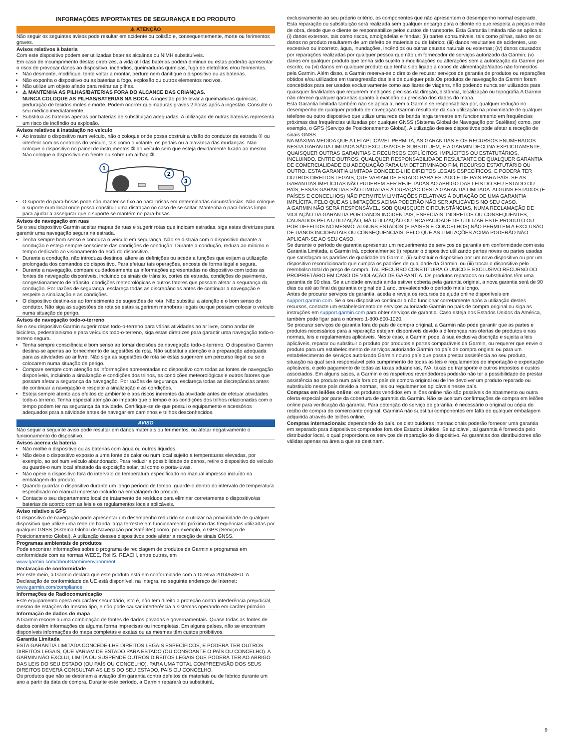INFORMAÇÕES IMPORTANTES DE SEGURANÇA E DO PRODUTO
⚠ ATENÇÃO
Não seguir os seguintes avisos pode resultar em acidente ou colisão e, consequentemente, morte ou ferimentos graves.
Avisos relativos à bateria
Com este dispositivo podem ser utilizadas baterias alcalinas ou NiMH substituíveis.
Em caso de incumprimento destas diretrizes, a vida útil das baterias poderá diminuir ou estas poderão apresentar o risco de provocar danos ao dispositivo, incêndios, queimaduras químicas, fuga de eletrólitos e/ou ferimentos.
Não desmonte, modifique, tente voltar a montar, perfure nem danifique o dispositivo ou as baterias.
Não exponha o dispositivo ou as baterias a fogo, explosão ou outros elementos nocivos.
Não utilize um objeto afiado para retirar as pilhas.
⚠ MANTENHA AS PILHAS/BATERIAS FORA DO ALCANCE DAS CRIANÇAS.
NUNCA COLOQUE AS PILHAS/BATERIAS NA BOCA. A ingestão pode levar a queimaduras químicas, perfuração de tecidos moles e morte. Podem ocorrer queimaduras graves 2 horas após a ingestão. Consulte o seu médico imediatamente.
Substitua as baterias apenas por baterias de substituição adequadas. A utilização de outras baterias representa um risco de incêndio ou explosão.
Avisos relativos à instalação no veículo
Ao instalar o dispositivo num veículo, não o coloque onde possa obstruir a visão do condutor da estrada ① ou interferir com os controlos do veículo, tais como o volante, os pedais ou a alavanca das mudanças. Não coloque o dispositivo no painel de instrumentos ② do veículo sem que esteja devidamente fixado ao mesmo. Não coloque o dispositivo em frente ou sobre um airbag ③.
1
2
3
O suporte do para-brisas pode não manter-se fixo ao para-brisas em determinadas circunstâncias. Não coloque o suporte num local onde possa constituir uma distração no caso de se soltar. Mantenha o para-brisas limpo para ajudar a assegurar que o suporte se mantém no para-brisas.
Avisos de navegação em ruas
Se o seu dispositivo Garmin aceitar mapas de ruas e sugerir rotas que indicam estradas, siga estas diretrizes para garantir uma navegação segura na estrada.
Tenha sempre bom senso e conduza o veículo em segurança. Não se distraia com o dispositivo durante a condução e esteja sempre consciente das condições de condução. Durante a condução, reduza ao mínimo o tempo dedicado ao visionamento do ecrã do dispositivo.
Durante a condução, não introduza destinos, altere as definições ou aceda a funções que exijam a utilização prolongada dos comandos do dispositivo. Para efetuar tais operações, encoste de forma legal e segura.
Durante a navegação, compare cuidadosamente as informações apresentadas no dispositivo com todas as fontes de navegação disponíveis, incluindo os sinais de trânsito, cortes de estrada, condições do pavimento, congestionamento de trânsito, condições meteorológicas e outros fatores que possam afetar a segurança da condução. Por razões de segurança, esclareça todas as discrepâncias antes de continuar a navegação e respeite a sinalização e as condições.
O dispositivo destina-se ao fornecimento de sugestões de rota. Não substitui a atenção e o bom senso do condutor. Não siga as sugestões de rota se estas sugerirem manobras ilegais ou que possam colocar o veículo numa situação de perigo.
Avisos de navegação todo-o-terreno
Se o seu dispositivo Garmin sugerir rotas todo-o-terreno para várias atividades ao ar livre, como andar de bicicleta, pedestrianismo e para veículos todo-o-terreno, siga estas diretrizes para garantir uma navegação todo-o-terreno segura.
Tenha sempre consciência e bom senso ao tomar decisões de navegação todo-o-terreno. O dispositivo Garmin destina-se apenas ao fornecimento de sugestões de rota. Não substitui a atenção e a preparação adequada para as atividades ao ar livre. Não siga as sugestões de rota se estas sugerirem um percurso ilegal ou se o colocarem numa situação de perigo.
Compare sempre com atenção as informações apresentadas no dispositivo com todas as fontes de navegação disponíveis, incluindo a sinalização e condições dos trilhos, as condições meteorológicas e outros fatores que possam afetar a segurança da navegação. Por razões de segurança, esclareça todas as discrepâncias antes de continuar a navegação e respeite a sinalização e as condições.
Esteja sempre atento aos efeitos do ambiente e aos riscos inerentes da atividade antes de efetuar atividades todo-o-terreno. Tenha especial atenção ao impacto que o tempo e as condições dos trilhos relacionadas com o tempo podem ter na segurança da atividade. Certifique-se de que possui o equipamento e acessórios adequados para a atividade antes de navegar em caminhos e trilhos desconhecidos.
AVISO
Não seguir o seguinte aviso pode resultar em danos materiais ou ferimentos, ou afetar negativamente o funcionamento do dispositivo.
Avisos acerca da bateria
Não molhe o dispositivo ou as baterias com água ou outros líquidos.
Não deixe o dispositivo exposto a uma fonte de calor ou num local sujeito a temperaturas elevadas, por exemplo, ao sol num veículo abandonado. Para reduzir a possibilidade de danos, retire o dispositivo do veículo ou guarde-o num local afastado da exposição solar, tal como o porta-luvas.
Não opere o dispositivo fora do intervalo de temperatura especificado no manual impresso incluído na embalagem do produto.
Quando guardar o dispositivo durante um longo período de tempo, guarde-o dentro do intervalo de temperatura especificado no manual impresso incluído na embalagem do produto.
Contacte o seu departamento local de tratamento de resíduos para eliminar corretamente o dispositivo/as baterias de acordo com as leis e os regulamentos locais aplicáveis.
Aviso relativo a GPS
O dispositivo de navegação pode apresentar um desempenho reduzido se o utilizar na proximidade de qualquer dispositivo que utilize uma rede de banda larga terrestre em funcionamento próximo das frequências utilizadas por qualquer GNSS (Sistema Global de Navegação por Satélites) como, por exemplo, o GPS (Serviço de Posicionamento Global). A utilização desses dispositivos pode afetar a receção de sinais GNSS.
Programas ambientais de produtos
Pode encontrar informações sobre o programa de reciclagem de produtos da Garmin e programas em conformidade com as normas WEEE, RoHS, REACH, entre outras, em www.garmin.com/aboutGarmin/environment.
Declaração de conformidade
Por este meio, a Garmin declara que este produto está em conformidade com a Diretiva 2014/53/EU. A Declaração de conformidade da UE está disponível, na íntegra, no seguinte endereço de Internet: www.garmin.com/compliance.
Informações de Radiocomunicação
Este equipamento opera em caráter secundário, isto é, não tem direito a proteção contra interferência prejudicial, mesmo de estações do mesmo tipo, e não pode causar interferência a sistemas operando em caráter primário.
Informação de dados do mapa
A Garmin recorre a uma combinação de fontes de dados privadas e governamentais. Quase todas as fontes de dados contêm informações de alguma forma imprecisas ou incompletas. Em alguns países, não se encontram disponíveis informações do mapa completas e exatas ou as mesmas têm custos proibitivos.
Garantia Limitada
ESTA GARANTIA LIMITADA CONCEDE-LHE DIREITOS LEGAIS ESPECÍFICOS, E PODERÁ TER OUTROS DIREITOS LEGAIS, QUE VARIAM DE ESTADO PARA ESTADO (OU CONSOANTE O PAÍS OU CONCELHO). A GARMIN NÃO EXCLUI, LIMITA OU SUSPENDE OUTROS DIREITOS LEGAIS QUE PODERÁ TER AO ABRIGO DAS LEIS DO SEU ESTADO (OU PAÍS OU CONCELHO). PARA UMA TOTAL COMPREENSÃO DOS SEUS DIREITOS DEVERÁ CONSULTAR AS LEIS DO SEU ESTADO, PAÍS OU CONCELHO.
Os produtos que não se destinam a aviação têm garantia contra defeitos de materiais ou de fabrico durante um ano a partir da data de compra. Durante este período, a Garmin reparará ou substituirá,
exclusivamente ao seu próprio critério, os componentes que não apresentem o desempenho normal esperado. Esta reparação ou substituição será realizada sem qualquer encargo para o cliente no que respeita a peças e mão de obra, desde que o cliente se responsabilize pelos custos de transporte. Esta Garantia limitada não se aplica a: (i) danos externos, tais como riscos, amolgadelas e fendas; (ii) partes consumíveis, tais como pilhas, salvo se os danos no produto resultarem de um defeito de materiais ou de fabrico; (iii) danos resultantes de acidentes, uso excessivo ou incorreto, água, inundações, incêndios ou outras causas naturais ou externas; (iv) danos causados por reparações realizadas por qualquer pessoa que não um fornecedor de serviços autorizado da Garmin; (v) danos em qualquer produto que tenha sido sujeito a modificações ou alterações sem a autorização da Garmin por escrito; ou (vi) danos em qualquer produto que tenha sido ligado a cabos de alimentação/dados não fornecidos pela Garmin. Além disso, a Garmin reserva-se o direito de recusar serviços de garantia de produtos ou reparações obtidos e/ou utilizados em transgressão das leis de qualquer país.Os produtos de navegação da Garmin foram concebidos para ser usados exclusivamente como auxiliares de viagens, não podendo nunca ser utilizados para quaisquer finalidades que requerem medições precisas da direção, distância, localização ou topografia.A Garmin não oferece qualquer garantias quanto à exatidão ou precisão dos dados do mapa.
Esta Garantia limitada também não se aplica a, nem a Garmin se responsabiliza por, qualquer redução no desempenho de qualquer produto de navegação Garmin resultante da sua utilização na proximidade de qualquer telefone ou outro dispositivo que utilize uma rede de banda larga terrestre em funcionamento em frequências próximas das frequências utilizadas por qualquer GNSS (Sistema Global de Navegação por Satélites) como, por exemplo, o GPS (Serviço de Posicionamento Global). A utilização desses dispositivos pode afetar a receção de sinais GNSS.
NA MÁXIMA MEDIDA QUE A LEI APLICÁVEL PERMITA, AS GARANTIAS E OS RECURSOS ENUMERADOS NESTA GARANTIA LIMITADA SÃO EXCLUSIVOS E SUBSTITUEM, E A GARMIN DECLINA EXPLICITAMENTE, QUAISQUER OUTRAS GARANTIAS E RECURSOS EXPLÍCITOS, IMPLÍCITOS OU ESTATUTÁRIOS, INCLUINDO, ENTRE OUTROS, QUALQUER RESPONSABILIDADE RESULTANTE DE QUALQUER GARANTIA DE COMERCIALIDADE OU ADEQUAÇÃO PARA UM DETERMINADO FIM, RECURSO ESTATUTÁRIO OU OUTRO. ESTA GARANTIA LIMITADA CONCEDE-LHE DIREITOS LEGAIS ESPECÍFICOS, E PODERÁ TER OUTROS DIREITOS LEGAIS, QUE VARIAM DE ESTADO PARA ESTADO E DE PAÍS PARA PAÍS. SE AS GARANTIAS IMPLÍCITAS NÃO PUDEREM SER REJEITADAS AO ABRIGO DAS LEIS DO SEU ESTADO OU PAÍS, ESSAS GARANTIAS SÃO LIMITADAS À DURAÇÃO DESTA GARANTIA LIMITADA. ALGUNS ESTADOS (E PAÍSES E CONCELHOS) NÃO PERMITEM LIMITAÇÕES RELATIVAS À DURAÇÃO DE UMA GARANTIA IMPLÍCITA, PELO QUE AS LIMITAÇÕES ACIMA PODERÃO NÃO SER APLICÁVEIS NO SEU CASO.
A GARMIN NÃO SERÁ RESPONSÁVEL, SOB QUAISQUER CIRCUNSTÂNCIAS, NUMA RECLAMAÇÃO DE VIOLAÇÃO DA GARANTIA POR DANOS INCIDENTAIS, ESPECIAIS, INDIRETOS OU CONSEQUENTES, CAUSADOS PELA UTILIZAÇÃO, MÁ UTILIZAÇÃO OU INCAPACIDADE DE UTILIZAR ESTE PRODUTO OU POR DEFEITOS NO MESMO. ALGUNS ESTADOS (E PAÍSES E CONCELHOS) NÃO PERMITEM A EXCLUSÃO DE DANOS INCIDENTAIS OU CONSEQUENCIAIS, PELO QUE AS LIMITAÇÕES ACIMA PODERÃO NÃO APLICAR-SE AO SEU CASO.
Se durante o período de garantia apresentar um requerimento de serviços de garantia em conformidade com esta Garantia Limitada, a Garmin irá, opcionalmente: (i) reparar o dispositivo utilizando partes novas ou partes usadas que satisfaçam os padrões de qualidade da Garmin, (ii) substituir o dispositivo por um novo dispositivo ou por um dispositivo recondicionado que cumpra os padrões de qualidade da Garmin, ou (iii) trocar o dispositivo pelo reembolso total do preço de compra. TAL RECURSO CONSTITUIRÁ O ÚNICO E EXCLUSIVO RECURSO DO PROPRIETÁRIO EM CASO DE VIOLAÇÃO DE GARANTIA. Os produtos reparados ou substituídos têm uma garantia de 90 dias. Se a unidade enviada ainda estiver coberta pela garantia original, a nova garantia será de 90 dias ou até ao final da garantia original de 1 ano, prevalecendo o período mais longo.
Antes de procurar serviços de garantia, aceda e reveja os recursos de ajuda online disponíveis em support.garmin.com. Se o seu dispositivo continuar a não funcionar corretamente após a utilização destes recursos, contacte um estabelecimento de serviços autorizado Garmin no país de compra original ou siga as instruções em support.garmin.com para obter serviços de garantia. Caso esteja nos Estados Unidos da América, também pode ligar para o número 1-800-800-1020.
Se procurar serviços de garantia fora do país de compra original, a Garmin não pode garantir que as partes e produtos necessários para a reparação estejam disponíveis devido a diferenças nas ofertas de produtos e nas normas, leis e regulamentos aplicáveis. Neste caso, a Garmin pode, à sua exclusiva discrição e sujeita a leis aplicáveis, reparar ou substituir o produto por produtos e partes comparáveis da Garmin, ou requerer que envie o produto para um estabelecimento de serviços autorizado Garmin no país de compra original ou para um estabelecimento de serviços autorizado Garmin noutro país que possa prestar assistência ao seu produto, situação na qual será responsável pelo cumprimento de todas as leis e regulamentos de importação e exportação aplicáveis, e pelo pagamento de todas as taxas aduaneiras, IVA, taxas de transporte e outros impostos e custos associados. Em alguns casos, a Garmin e os respetivos revendedores poderão não ter a possibilidade de prestar assistência ao produto num país fora do país de compra original ou de lhe devolver um produto reparado ou substituído nesse país devido a normas, leis ou regulamentos aplicáveis nesse país.
Compras em leilões online: os produtos vendidos em leilões online não são passíveis de abatimento ou outra oferta especial por parte da cobertura de garantia da Garmin. Não se aceitam confirmações de compra em leilões online para verificação da garantia. Para obtenção do serviço de garantia, é necessário o original ou cópia do recibo de compra do comerciante original. GarminA não substitui componentes em falta de qualquer embalagem adquirida através de leilões online.
Compras internacionais: dependendo do país, os distribuidores internacionais poderão fornecer uma garantia em separado para dispositivos comprados fora dos Estados Unidos. Se aplicável, tal garantia é fornecida pelo distribuidor local, o qual proporciona os serviços de reparação do dispositivo. As garantias dos distribuidores são válidas apenas na área a que se destinam.
9